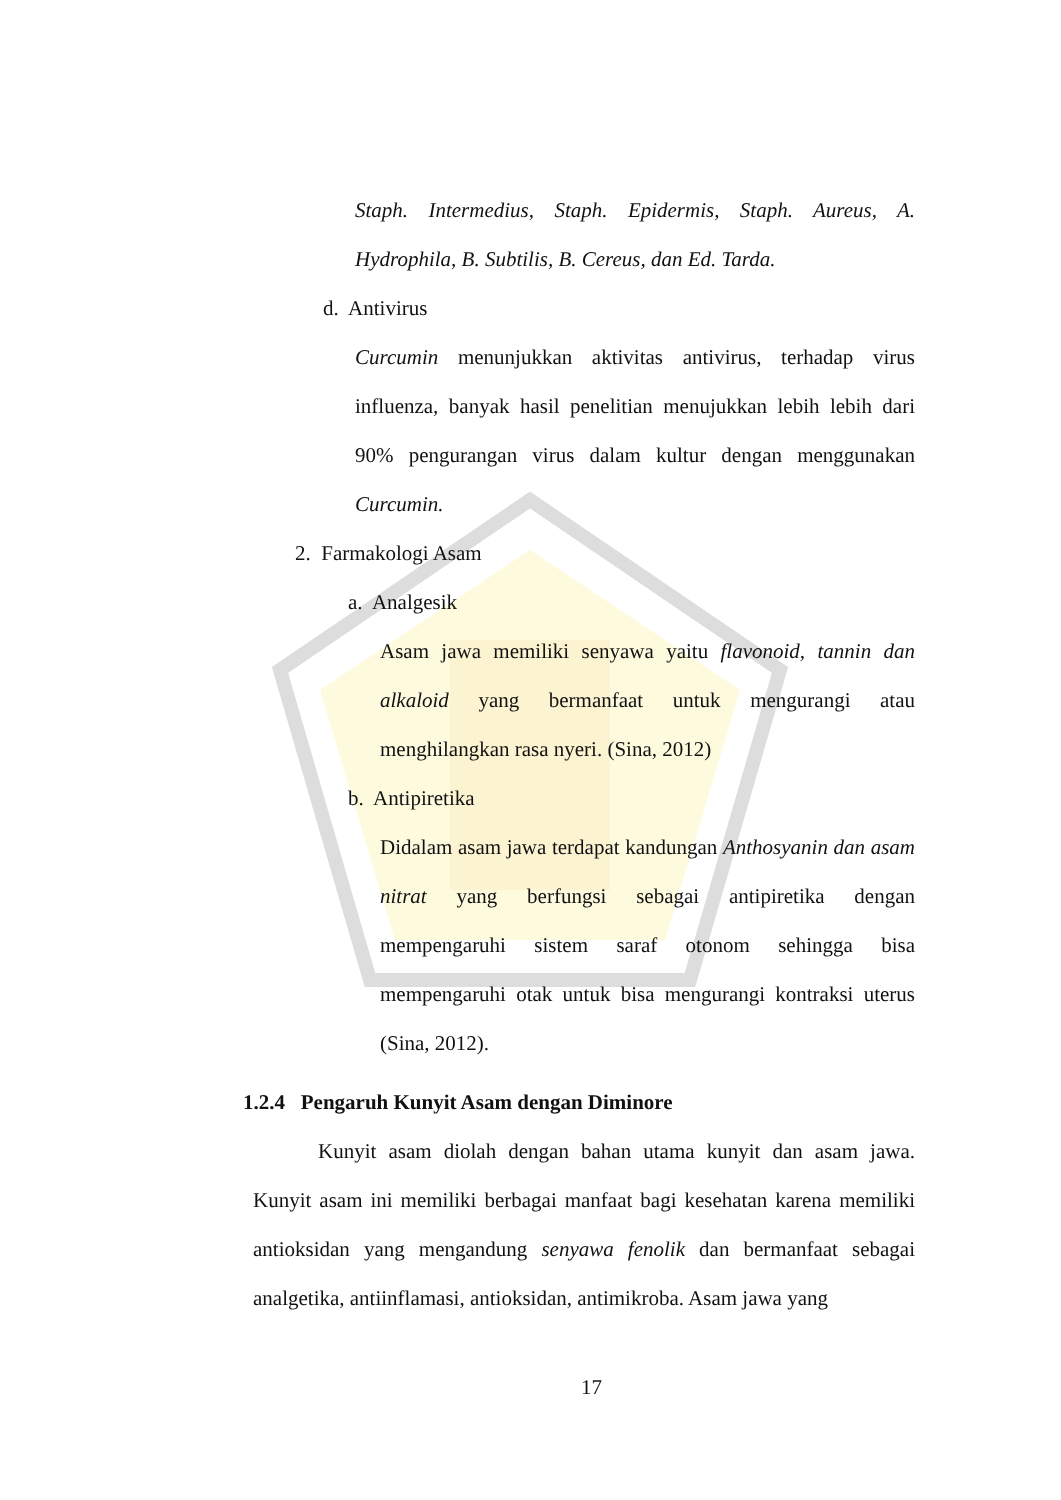Staph. Intermedius, Staph. Epidermis, Staph. Aureus, A. Hydrophila, B. Subtilis, B. Cereus, dan Ed. Tarda.
d. Antivirus
Curcumin menunjukkan aktivitas antivirus, terhadap virus influenza, banyak hasil penelitian menujukkan lebih lebih dari 90% pengurangan virus dalam kultur dengan menggunakan Curcumin.
2. Farmakologi Asam
a. Analgesik
Asam jawa memiliki senyawa yaitu flavonoid, tannin dan alkaloid yang bermanfaat untuk mengurangi atau menghilangkan rasa nyeri. (Sina, 2012)
b. Antipiretika
Didalam asam jawa terdapat kandungan Anthosyanin dan asam nitrat yang berfungsi sebagai antipiretika dengan mempengaruhi sistem saraf otonom sehingga bisa mempengaruhi otak untuk bisa mengurangi kontraksi uterus (Sina, 2012).
1.2.4 Pengaruh Kunyit Asam dengan Diminore
Kunyit asam diolah dengan bahan utama kunyit dan asam jawa. Kunyit asam ini memiliki berbagai manfaat bagi kesehatan karena memiliki antioksidan yang mengandung senyawa fenolik dan bermanfaat sebagai analgetika, antiinflamasi, antioksidan, antimikroba. Asam jawa yang
17